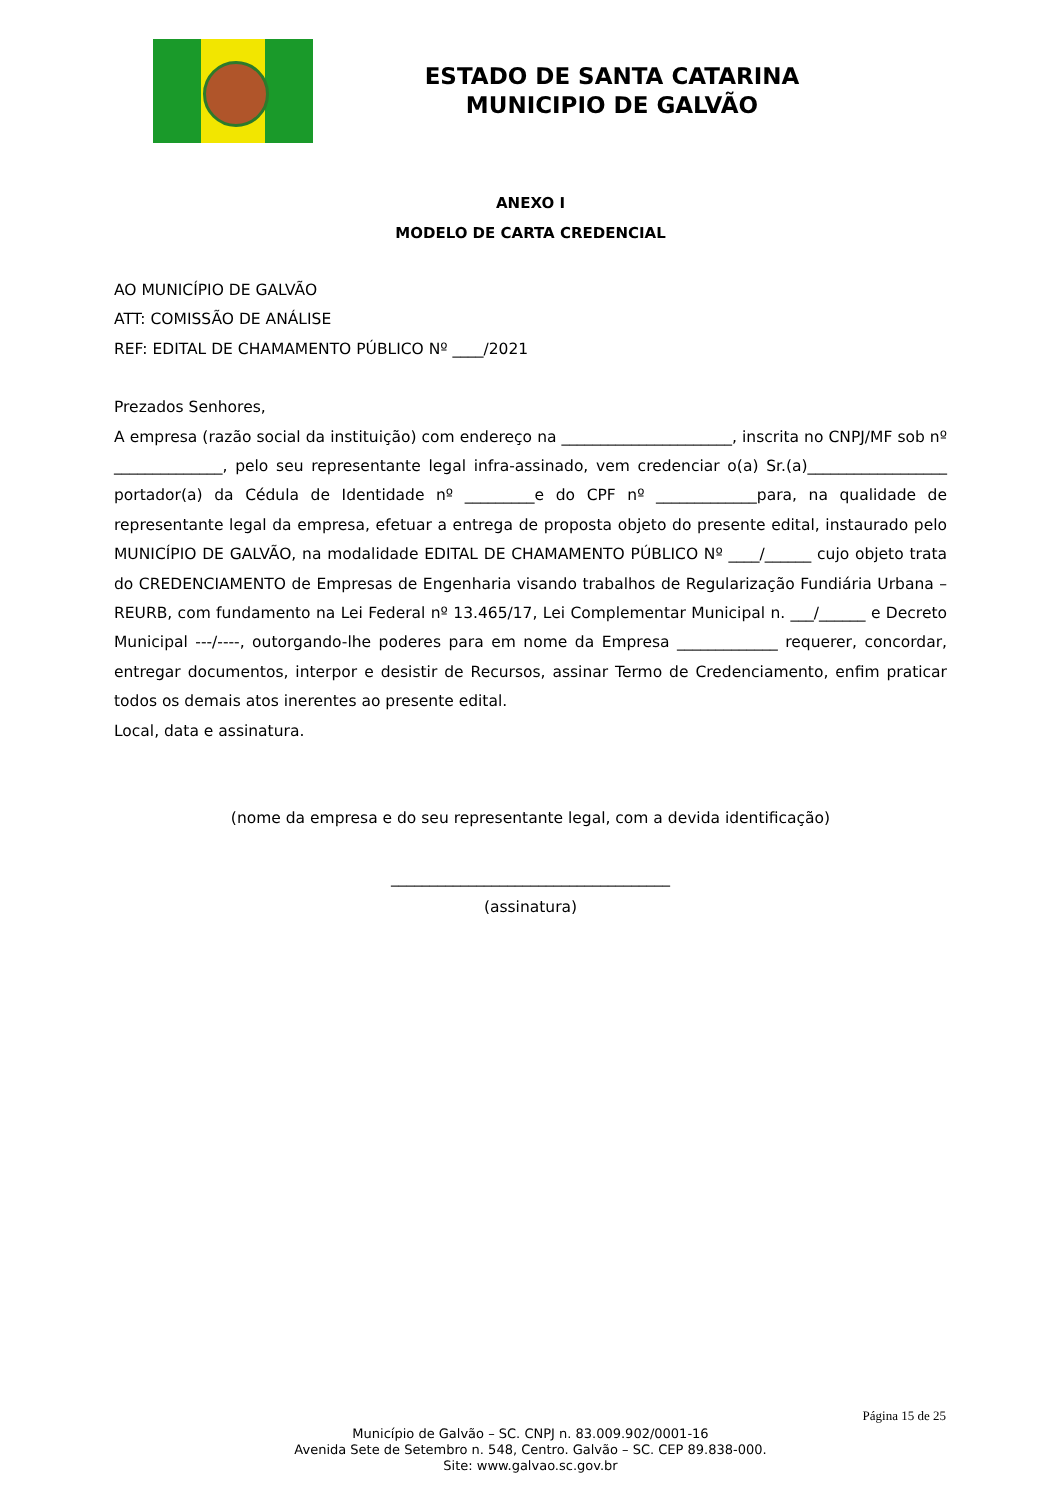ESTADO DE SANTA CATARINA
MUNICIPIO DE GALVÃO
ANEXO I
MODELO DE CARTA CREDENCIAL
AO MUNICÍPIO DE GALVÃO
ATT: COMISSÃO DE ANÁLISE
REF: EDITAL DE CHAMAMENTO PÚBLICO Nº ____/2021
Prezados Senhores,
A empresa (razão social da instituição) com endereço na ______________________, inscrita no CNPJ/MF sob nº ______________, pelo seu representante legal infra-assinado, vem credenciar o(a) Sr.(a)__________________ portador(a) da Cédula de Identidade nº _________e do CPF nº _____________para, na qualidade de representante legal da empresa, efetuar a entrega de proposta objeto do presente edital, instaurado pelo MUNICÍPIO DE GALVÃO, na modalidade EDITAL DE CHAMAMENTO PÚBLICO Nº ____/______ cujo objeto trata do CREDENCIAMENTO de Empresas de Engenharia visando trabalhos de Regularização Fundiária Urbana – REURB, com fundamento na Lei Federal nº 13.465/17, Lei Complementar Municipal n. ___/______ e Decreto Municipal ---/----, outorgando-lhe poderes para em nome da Empresa _____________ requerer, concordar, entregar documentos, interpor e desistir de Recursos, assinar Termo de Credenciamento, enfim praticar todos os demais atos inerentes ao presente edital.
Local, data e assinatura.
(nome da empresa e do seu representante legal, com a devida identificação)
____________________________________
(assinatura)
Página 15 de 25
Município de Galvão – SC. CNPJ n. 83.009.902/0001-16
Avenida Sete de Setembro n. 548, Centro. Galvão – SC. CEP 89.838-000.
Site: www.galvao.sc.gov.br